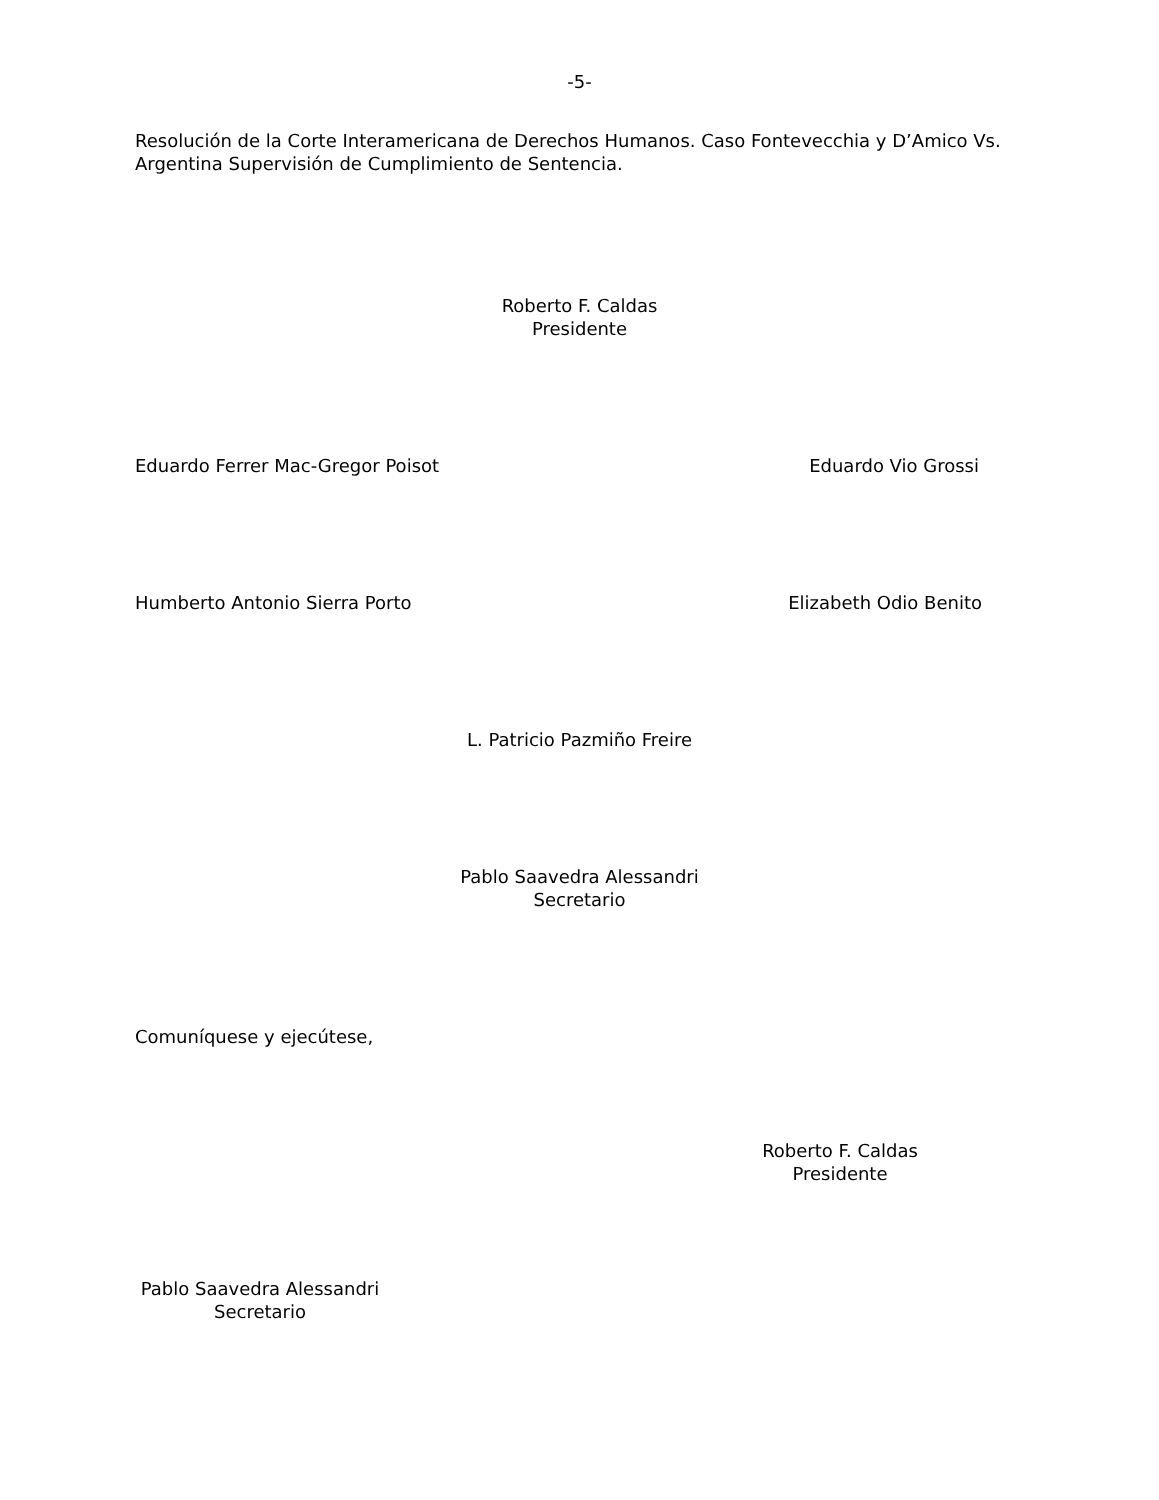-5-
Resolución de la Corte Interamericana de Derechos Humanos. Caso Fontevecchia y D’Amico Vs. Argentina Supervisión de Cumplimiento de Sentencia.
Roberto F. Caldas
Presidente
Eduardo Ferrer Mac-Gregor Poisot Eduardo Vio Grossi
Humberto Antonio Sierra Porto Elizabeth Odio Benito
L. Patricio Pazmiño Freire
Pablo Saavedra Alessandri
Secretario
Comuníquese y ejecútese,
Roberto F. Caldas
Presidente
Pablo Saavedra Alessandri
Secretario